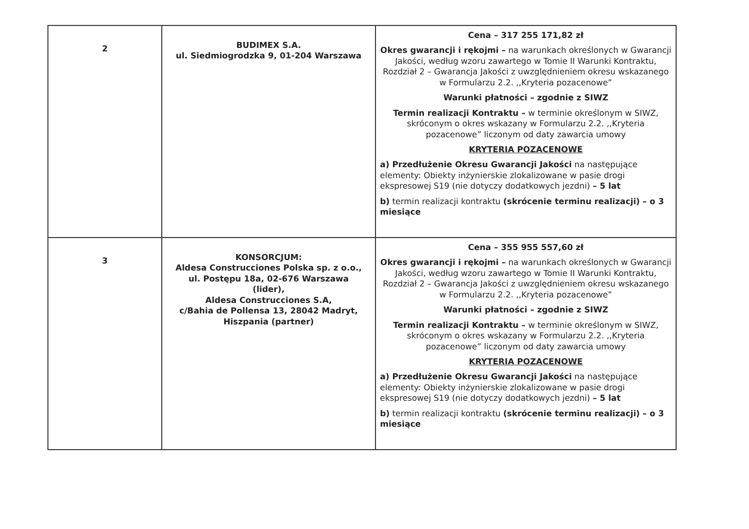| 2 | BUDIMEX S.A. ul. Siedmiogrodzka 9, 01-204 Warszawa | Cena – 317 255 171,82 zł Okres gwarancji i rękojmi – na warunkach określonych w Gwarancji Jakości, według wzoru zawartego w Tomie II Warunki Kontraktu, Rozdział 2 – Gwarancja Jakości z uwzględnieniem okresu wskazanego w Formularzu 2.2. ,,Kryteria pozacenowe” Warunki płatności – zgodnie z SIWZ Termin realizacji Kontraktu – w terminie określonym w SIWZ, skróconym o okres wskazany w Formularzu 2.2. ,,Kryteria pozacenowe” liczonym od daty zawarcia umowy KRYTERIA POZACENOWE a) Przedłużenie Okresu Gwarancji Jakości na następujące elementy: Obiekty inżynierskie zlokalizowane w pasie drogi ekspresowej S19 (nie dotyczy dodatkowych jezdni) – 5 lat b) termin realizacji kontraktu (skrócenie terminu realizacji) – o 3 miesiące |
| 3 | KONSORCJUM: Aldesa Construcciones Polska sp. z o.o., ul. Postępu 18a, 02-676 Warszawa (lider), Aldesa Construcciones S.A, c/Bahia de Pollensa 13, 28042 Madryt, Hiszpania (partner) | Cena – 355 955 557,60 zł Okres gwarancji i rękojmi – na warunkach określonych w Gwarancji Jakości, według wzoru zawartego w Tomie II Warunki Kontraktu, Rozdział 2 – Gwarancja Jakości z uwzględnieniem okresu wskazanego w Formularzu 2.2. ,,Kryteria pozacenowe” Warunki płatności – zgodnie z SIWZ Termin realizacji Kontraktu – w terminie określonym w SIWZ, skróconym o okres wskazany w Formularzu 2.2. ,,Kryteria pozacenowe” liczonym od daty zawarcia umowy KRYTERIA POZACENOWE a) Przedłużenie Okresu Gwarancji Jakości na następujące elementy: Obiekty inżynierskie zlokalizowane w pasie drogi ekspresowej S19 (nie dotyczy dodatkowych jezdni) – 5 lat b) termin realizacji kontraktu (skrócenie terminu realizacji) – o 3 miesiące |